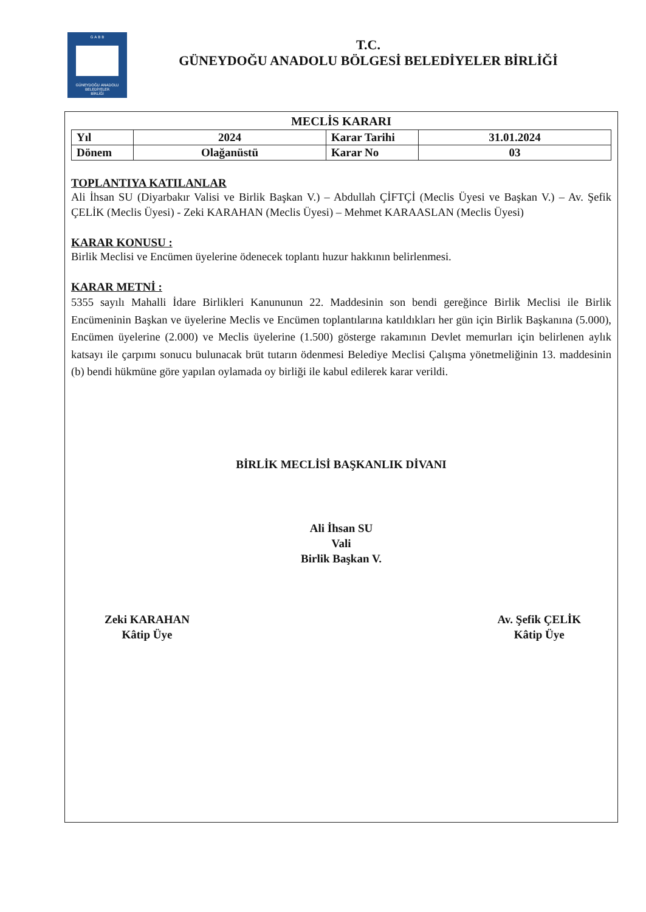G A B B
GÜNEYDOĞU ANADOLU
BELEDİYELER
BİRLİĞİ
T.C.
GÜNEYDOĞU ANADOLU BÖLGESİ BELEDİYELER BİRLİĞİ
MECLİS KARARI
| Yıl | 2024 | Karar Tarihi | 31.01.2024 |
| Dönem | Olağanüstü | Karar No | 03 |
TOPLANTIYA KATILANLAR
Ali İhsan SU (Diyarbakır Valisi ve Birlik Başkan V.) – Abdullah ÇİFTÇİ (Meclis Üyesi ve Başkan V.) – Av. Şefik ÇELİK (Meclis Üyesi) - Zeki KARAHAN (Meclis Üyesi) – Mehmet KARAASLAN (Meclis Üyesi)
KARAR KONUSU :
Birlik Meclisi ve Encümen üyelerine ödenecek toplantı huzur hakkının belirlenmesi.
KARAR METNİ :
5355 sayılı Mahalli İdare Birlikleri Kanununun 22. Maddesinin son bendi gereğince Birlik Meclisi ile Birlik Encümeninin Başkan ve üyelerine Meclis ve Encümen toplantılarına katıldıkları her gün için Birlik Başkanına (5.000), Encümen üyelerine (2.000) ve Meclis üyelerine (1.500) gösterge rakamının Devlet memurları için belirlenen aylık katsayı ile çarpımı sonucu bulunacak brüt tutarın ödenmesi Belediye Meclisi Çalışma yönetmeliğinin 13. maddesinin (b) bendi hükmüne göre yapılan oylamada oy birliği ile kabul edilerek karar verildi.
BİRLİK MECLİSİ BAŞKANLIK DİVANI
Ali İhsan SU
Vali
Birlik Başkan V.
Zeki KARAHAN
Kâtip Üye
Av. Şefik ÇELİK
Kâtip Üye